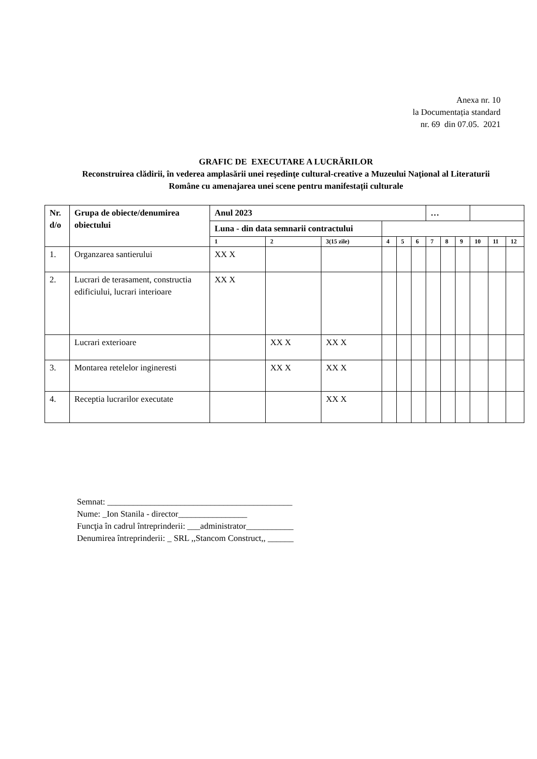Anexa nr. 10
la Documentația standard
nr. 69 din 07.05. 2021
GRAFIC DE EXECUTARE A LUCRĂRILOR
Reconstruirea clădirii, în vederea amplasării unei reşedinţe cultural-creative a Muzeului Naţional al Literaturii Române cu amenajarea unei scene pentru manifestații culturale
| Nr. d/o | Grupa de obiecte/denumirea obiectului | Anul 2023 | | | | | | … | | | | | |
| --- | --- | --- | --- | --- | --- | --- | --- | --- | --- | --- | --- | --- | --- |
| | | Luna - din data semnarii contractului | | | | | | | | | | | |
| | | 1 | 2 | 3(15 zile) | 4 | 5 | 6 | 7 | 8 | 9 | 10 | 11 | 12 |
| 1. | Organzarea santierului | XX X | | | | | | | | | | | |
| 2. | Lucrari de terasament, constructia edificiului, lucrari interioare | XX X | | | | | | | | | | | |
| | Lucrari exterioare | | XX X | XX X | | | | | | | | | |
| 3. | Montarea retelelor ingineresti | | XX X | XX X | | | | | | | | | |
| 4. | Receptia lucrarilor executate | | | XX X | | | | | | | | | |
Semnat: ___________________________________________
Nume: _Ion Stanila - director________________
Funcţia în cadrul întreprinderii: ___administrator___________
Denumirea întreprinderii: _ SRL ,,Stancom Construct,, ______